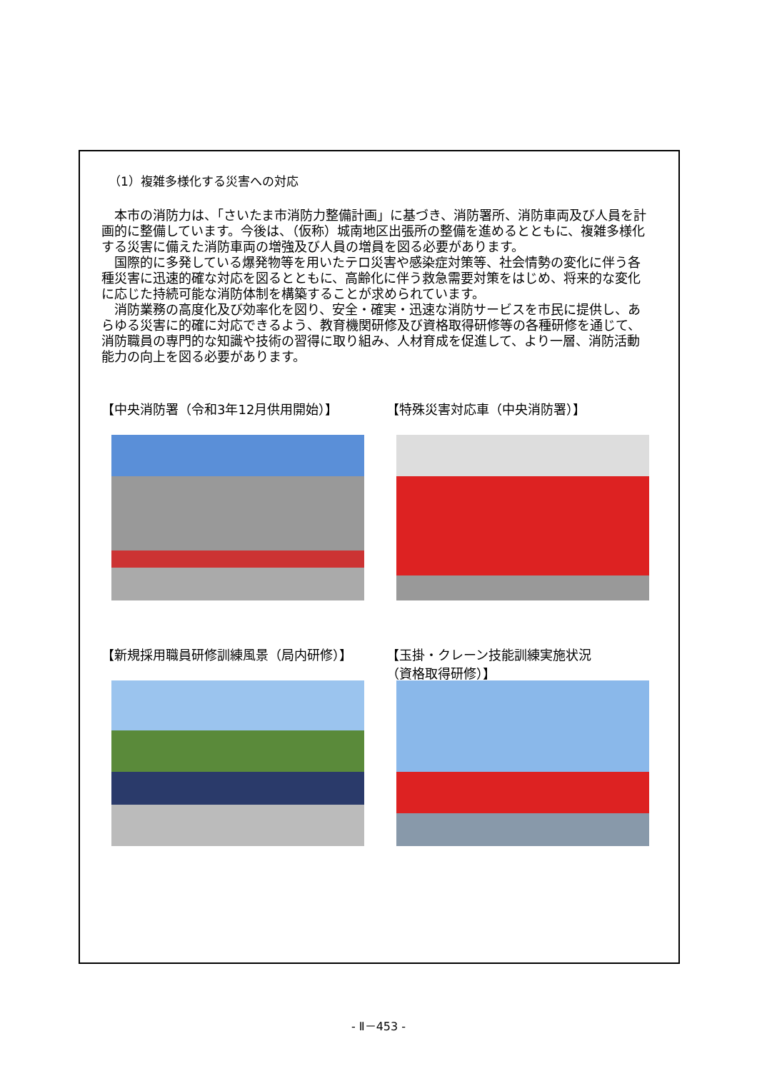（1）複雑多様化する災害への対応
本市の消防力は、「さいたま市消防力整備計画」に基づき、消防署所、消防車両及び人員を計画的に整備しています。今後は、（仮称）城南地区出張所の整備を進めるとともに、複雑多様化する災害に備えた消防車両の増強及び人員の増員を図る必要があります。
国際的に多発している爆発物等を用いたテロ災害や感染症対策等、社会情勢の変化に伴う各種災害に迅速的確な対応を図るとともに、高齢化に伴う救急需要対策をはじめ、将来的な変化に応じた持続可能な消防体制を構築することが求められています。
消防業務の高度化及び効率化を図り、安全・確実・迅速な消防サービスを市民に提供し、あらゆる災害に的確に対応できるよう、教育機関研修及び資格取得研修等の各種研修を通じて、消防職員の専門的な知識や技術の習得に取り組み、人材育成を促進して、より一層、消防活動能力の向上を図る必要があります。
【中央消防署（令和3年12月供用開始）】
【特殊災害対応車（中央消防署）】
【新規採用職員研修訓練風景（局内研修）】
【玉掛・クレーン技能訓練実施状況
（資格取得研修）】
- Ⅱ－453 -